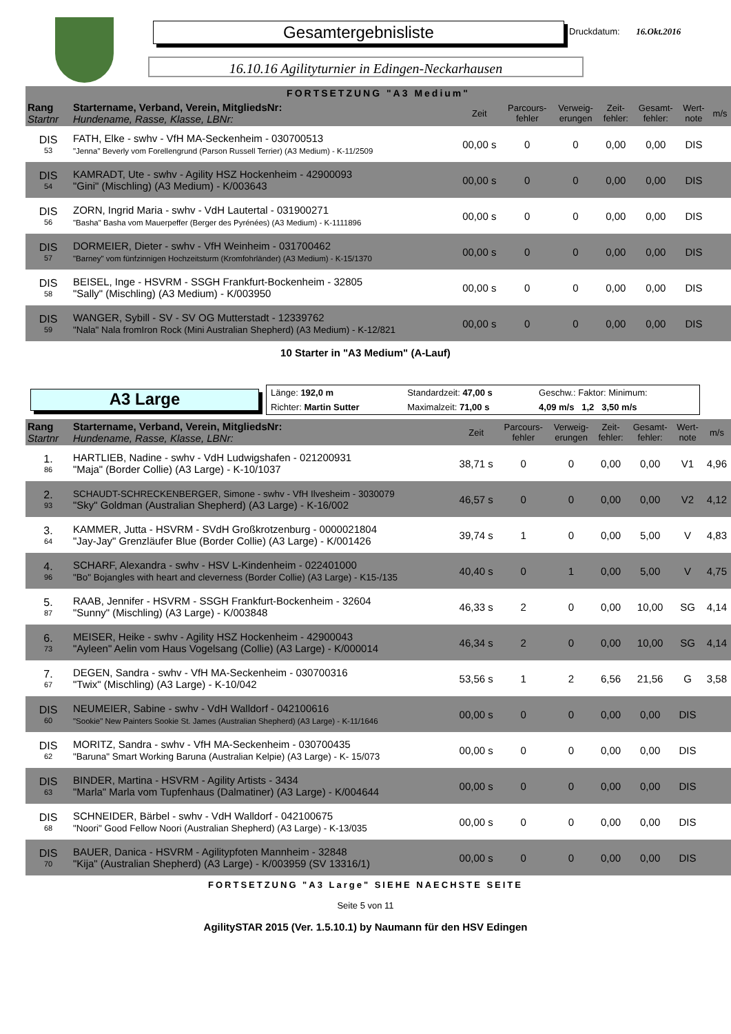Gesamtergebnisliste Druckdatum: 16.Okt.2016
16.10.16 Agilityturnier in Edingen-Neckarhausen
| FORTSETZUNG "A3 Medium" | | | | | | | | |
| Rang Startnr | Startername, Verband, Verein, MitgliedsNr: Hundename, Rasse, Klasse, LBNr: | Zeit | Parcours- fehler | Verweig- erungen | Zeit- fehler: | Gesamt- fehler: | Wert- note | m/s |
| DIS 53 | FATH, Elke - swhv - VfH MA-Seckenheim - 030700513 "Jenna" Beverly vom Forellengrund (Parson Russell Terrier) (A3 Medium) - K-11/2509 | 00,00 s | 0 | 0 | 0,00 | 0,00 | DIS | |
| DIS 54 | KAMRADT, Ute - swhv - Agility HSZ Hockenheim - 42900093 "Gini" (Mischling) (A3 Medium) - K/003643 | 00,00 s | 0 | 0 | 0,00 | 0,00 | DIS | |
| DIS 56 | ZORN, Ingrid Maria - swhv - VdH Lautertal - 031900271 "Basha" Basha vom Mauerpeffer (Berger des Pyrénées) (A3 Medium) - K-1111896 | 00,00 s | 0 | 0 | 0,00 | 0,00 | DIS | |
| DIS 57 | DORMEIER, Dieter - swhv - VfH Weinheim - 031700462 "Barney" vom fünfzinnigen Hochzeitsturm (Kromfohrländer) (A3 Medium) - K-15/1370 | 00,00 s | 0 | 0 | 0,00 | 0,00 | DIS | |
| DIS 58 | BEISEL, Inge - HSVRM - SSGH Frankfurt-Bockenheim - 32805 "Sally" (Mischling) (A3 Medium) - K/003950 | 00,00 s | 0 | 0 | 0,00 | 0,00 | DIS | |
| DIS 59 | WANGER, Sybill - SV - SV OG Mutterstadt - 12339762 "Nala" Nala fromIron Rock (Mini Australian Shepherd) (A3 Medium) - K-12/821 | 00,00 s | 0 | 0 | 0,00 | 0,00 | DIS | |
10 Starter in "A3 Medium" (A-Lauf)
A3 Large
| Länge: 192,0 m | Standardzeit: 47,00 s | Geschw.: Faktor: Minimum: |
| Richter: Martin Sutter | Maximalzeit: 71,00 s | 4,09 m/s 1,2 3,50 m/s |
| Rang Startnr | Startername, Verband, Verein, MitgliedsNr: Hundename, Rasse, Klasse, LBNr: | Zeit | Parcours- fehler | Verweig- erungen | Zeit- fehler: | Gesamt- fehler: | Wert- note | m/s |
| --- | --- | --- | --- | --- | --- | --- | --- | --- |
| 1. 86 | HARTLIEB, Nadine - swhv - VdH Ludwigshafen - 021200931 "Maja" (Border Collie) (A3 Large) - K-10/1037 | 38,71 s | 0 | 0 | 0,00 | 0,00 | V1 | 4,96 |
| 2. 93 | SCHAUDT-SCHRECKENBERGER, Simone - swhv - VfH Ilvesheim - 3030079 "Sky" Goldman (Australian Shepherd) (A3 Large) - K-16/002 | 46,57 s | 0 | 0 | 0,00 | 0,00 | V2 | 4,12 |
| 3. 64 | KAMMER, Jutta - HSVRM - SVdH Großkrotzenburg - 0000021804 "Jay-Jay" Grenzläufer Blue (Border Collie) (A3 Large) - K/001426 | 39,74 s | 1 | 0 | 0,00 | 5,00 | V | 4,83 |
| 4. 96 | SCHARF, Alexandra - swhv - HSV L-Kindenheim - 022401000 "Bo" Bojangles with heart and cleverness (Border Collie) (A3 Large) - K15-/135 | 40,40 s | 0 | 1 | 0,00 | 5,00 | V | 4,75 |
| 5. 87 | RAAB, Jennifer - HSVRM - SSGH Frankfurt-Bockenheim - 32604 "Sunny" (Mischling) (A3 Large) - K/003848 | 46,33 s | 2 | 0 | 0,00 | 10,00 | SG | 4,14 |
| 6. 73 | MEISER, Heike - swhv - Agility HSZ Hockenheim - 42900043 "Ayleen" Aelin vom Haus Vogelsang (Collie) (A3 Large) - K/000014 | 46,34 s | 2 | 0 | 0,00 | 10,00 | SG | 4,14 |
| 7. 67 | DEGEN, Sandra - swhv - VfH MA-Seckenheim - 030700316 "Twix" (Mischling) (A3 Large) - K-10/042 | 53,56 s | 1 | 2 | 6,56 | 21,56 | G | 3,58 |
| DIS 60 | NEUMEIER, Sabine - swhv - VdH Walldorf - 042100616 "Sookie" New Painters Sookie St. James (Australian Shepherd) (A3 Large) - K-11/1646 | 00,00 s | 0 | 0 | 0,00 | 0,00 | DIS | |
| DIS 62 | MORITZ, Sandra - swhv - VfH MA-Seckenheim - 030700435 "Baruna" Smart Working Baruna (Australian Kelpie) (A3 Large) - K- 15/073 | 00,00 s | 0 | 0 | 0,00 | 0,00 | DIS | |
| DIS 63 | BINDER, Martina - HSVRM - Agility Artists - 3434 "Marla" Marla vom Tupfenhaus (Dalmatiner) (A3 Large) - K/004644 | 00,00 s | 0 | 0 | 0,00 | 0,00 | DIS | |
| DIS 68 | SCHNEIDER, Bärbel - swhv - VdH Walldorf - 042100675 "Noori" Good Fellow Noori (Australian Shepherd) (A3 Large) - K-13/035 | 00,00 s | 0 | 0 | 0,00 | 0,00 | DIS | |
| DIS 70 | BAUER, Danica - HSVRM - Agilitypfoten Mannheim - 32848 "Kija" (Australian Shepherd) (A3 Large) - K/003959 (SV 13316/1) | 00,00 s | 0 | 0 | 0,00 | 0,00 | DIS | |
FORTSETZUNG "A3 Large" SIEHE NAECHSTE SEITE
Seite 5 von 11
AgilitySTAR 2015 (Ver. 1.5.10.1) by Naumann für den HSV Edingen